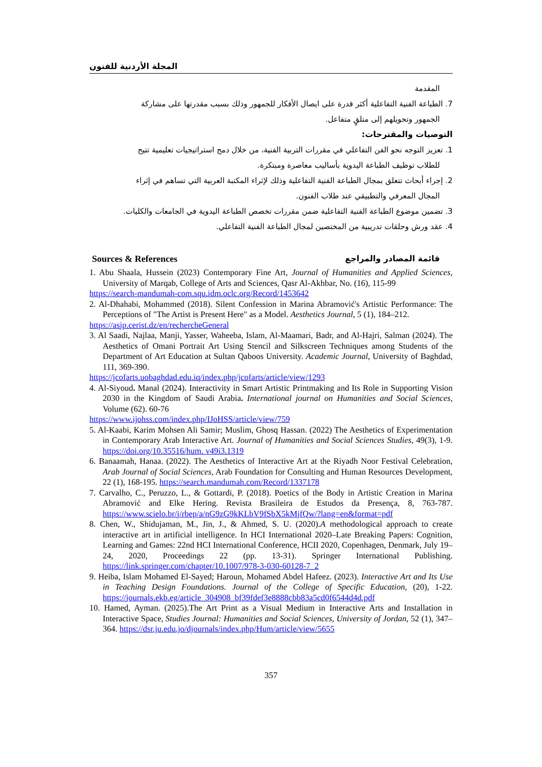المجلة الأردنية للفنون
المقدمة
7. الطباعة الفنية التفاعلية أكثر قدرة على ايصال الأفكار للجمهور وذلك بسبب مقدرتها على مشاركة
الجمهور وتحويلهم إلى متلقٍ متفاعل.
التوصيات والمقترحات:
1. تعزيز التوجه نحو الفن التفاعلي في مقررات التربية الفنية، من خلال دمج استراتيجيات تعليمية تتيح
للطلاب توظيف الطباعة اليدوية بأساليب معاصرة ومبتكرة.
2. إجراء أبحاث تتعلق بمجال الطباعة الفنية التفاعلية وذلك لإثراء المكتبة العربية التي تساهم في إثراء
المجال المعرفي والتطبيقي عند طلاب الفنون.
3. تضمين موضوع الطباعة الفنية التفاعلية ضمن مقررات تخصص الطباعة اليدوية في الجامعات والكليات.
4. عقد ورش وحلقات تدريبية من المختصين لمجال الطباعة الفنية التفاعلي.
Sources & References قائمة المصادر والمراجع
1. Abu Shaala, Hussein (2023) Contemporary Fine Art, Journal of Humanities and Applied Sciences, University of Marqab, College of Arts and Sciences, Qasr Al-Akhbar, No. (16), 115-99
https://search-mandumah-com.squ.idm.oclc.org/Record/1453642
2. Al-Dhahabi, Mohammed (2018). Silent Confession in Marina Abramović's Artistic Performance: The Perceptions of "The Artist is Present Here" as a Model. Aesthetics Journal, 5 (1), 184–212.
https://asjp.cerist.dz/en/rechercheGeneral
3. Al Saadi, Najlaa, Manji, Yasser, Waheeba, Islam, Al-Maamari, Badr, and Al-Hajri, Salman (2024). The Aesthetics of Omani Portrait Art Using Stencil and Silkscreen Techniques among Students of the Department of Art Education at Sultan Qaboos University. Academic Journal, University of Baghdad, 111, 369-390.
https://jcofarts.uobaghdad.edu.iq/index.php/jcofarts/article/view/1293
4. Al-Siyoud. Manal (2024). Interactivity in Smart Artistic Printmaking and Its Role in Supporting Vision 2030 in the Kingdom of Saudi Arabia. International journal on Humanities and Social Sciences, Volume (62). 60-76
https://www.ijohss.com/index.php/IJoHSS/article/view/759
5. Al-Kaabi, Karim Mohsen Ali Samir; Muslim, Ghosq Hassan. (2022) The Aesthetics of Experimentation in Contemporary Arab Interactive Art. Journal of Humanities and Social Sciences Studies, 49(3), 1-9. https://doi.org/10.35516/hum. v49i3.1319
6. Banaamah, Hanaa. (2022). The Aesthetics of Interactive Art at the Riyadh Noor Festival Celebration, Arab Journal of Social Sciences, Arab Foundation for Consulting and Human Resources Development, 22 (1), 168-195. https://search.mandumah.com/Record/1337178
7. Carvalho, C., Peruzzo, L., & Gottardi, P. (2018). Poetics of the Body in Artistic Creation in Marina Abramović and Elke Hering. Revista Brasileira de Estudos da Presença, 8, 763-787. https://www.scielo.br/j/rbep/a/nG9zG9kKLbV9fSbX5kMjfQw/?lang=en&format=pdf
8. Chen, W., Shidujaman, M., Jin, J., & Ahmed, S. U. (2020).A methodological approach to create interactive art in artificial intelligence. In HCI International 2020–Late Breaking Papers: Cognition, Learning and Games: 22nd HCI International Conference, HCII 2020, Copenhagen, Denmark, July 19–24, 2020, Proceedings 22 (pp. 13-31). Springer International Publishing. https://link.springer.com/chapter/10.1007/978-3-030-60128-7_2
9. Heiba, Islam Mohamed El-Sayed; Haroun, Mohamed Abdel Hafeez. (2023). Interactive Art and Its Use in Teaching Design Foundations. Journal of the College of Specific Education, (20), 1-22. https://journals.ekb.eg/article_304908_bf39fdef3e8888cbb83a5cd0f6544d4d.pdf
10. Hamed, Ayman. (2025).The Art Print as a Visual Medium in Interactive Arts and Installation in Interactive Space, Studies Journal: Humanities and Social Sciences, University of Jordan, 52 (1), 347–364. https://dsr.ju.edu.jo/djournals/index.php/Hum/article/view/5655
357